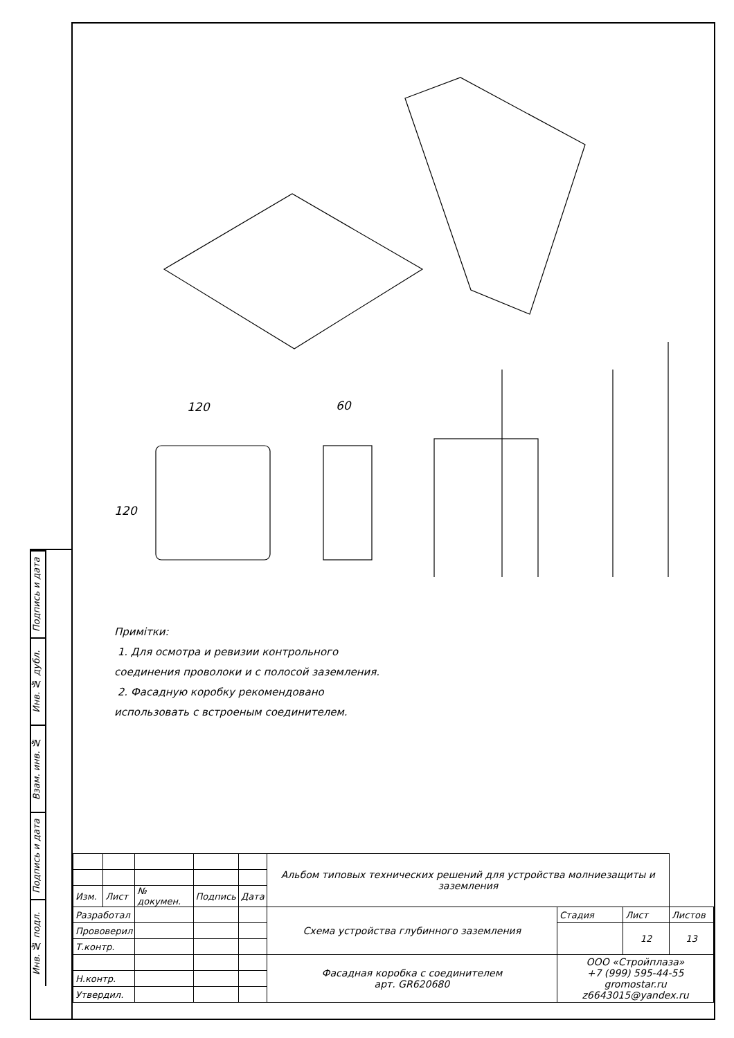Подпись и дата
Инв. № дубл.
Взам. инв. №
Подпись и дата
Инв. № подл.
120
60
120
Примітки:
1. Для осмотра и ревизии контрольного
соединения проволоки и с полосой заземления.
2. Фасадную коробку рекомендовано
использовать с встроеным соединителем.
| | | | | | Альбом типовых технических решений для устройства молниезащиты и заземления | | | |
| Изм. | Лист | № докумен. | Подпись | Дата | | | | |
| Разработал | | | | | Схема устройства глубинного заземления | Стадия | Лист | Листов |
| Прововерил | | | | | | | 12 | 13 |
| Т.контр. | | | | | | | | |
| | | | | | Фасадная коробка с соединителем арт. GR620680 | ООО «Стройплаза» +7 (999) 595-44-55 gromostar.ru z6643015@yandex.ru | | |
| Н.контр. | | | | | | | | |
| Утвердил. | | | | | | | | |